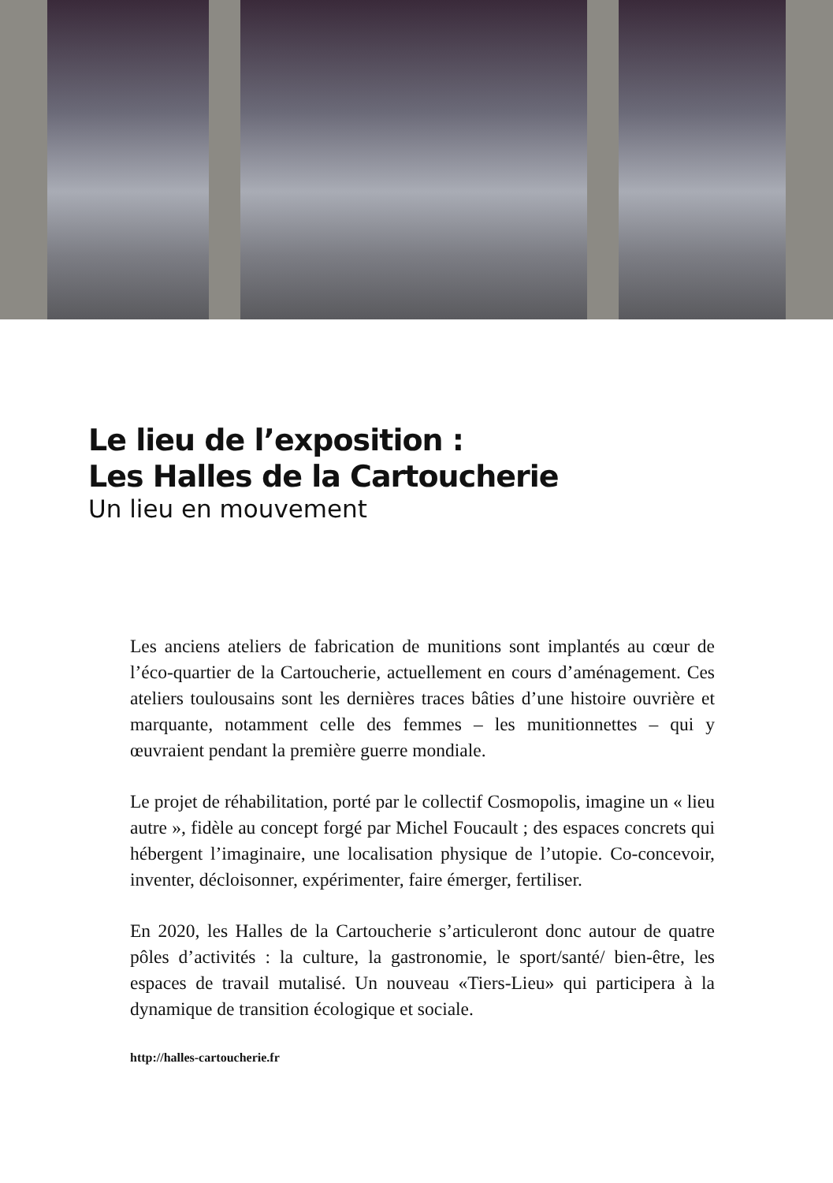Le lieu de l’exposition :
Les Halles de la Cartoucherie
Un lieu en mouvement
Les anciens ateliers de fabrication de munitions sont implantés au cœur de l’éco-quartier de la Cartoucherie, actuellement en cours d’aménagement. Ces ateliers toulousains sont les dernières traces bâties d’une histoire ouvrière et marquante, notamment celle des femmes – les munitionnettes – qui y œuvraient pendant la première guerre mondiale.
Le projet de réhabilitation, porté par le collectif Cosmopolis, imagine un « lieu autre », fidèle au concept forgé par Michel Foucault ; des espaces concrets qui hébergent l’imaginaire, une localisation physique de l’utopie. Co-concevoir, inventer, décloisonner, expérimenter, faire émerger, fertiliser.
En 2020, les Halles de la Cartoucherie s’articuleront donc autour de quatre pôles d’activités : la culture, la gastronomie, le sport/santé/ bien-être, les espaces de travail mutalisé. Un nouveau «Tiers-Lieu» qui participera à la dynamique de transition écologique et sociale.
http://halles-cartoucherie.fr